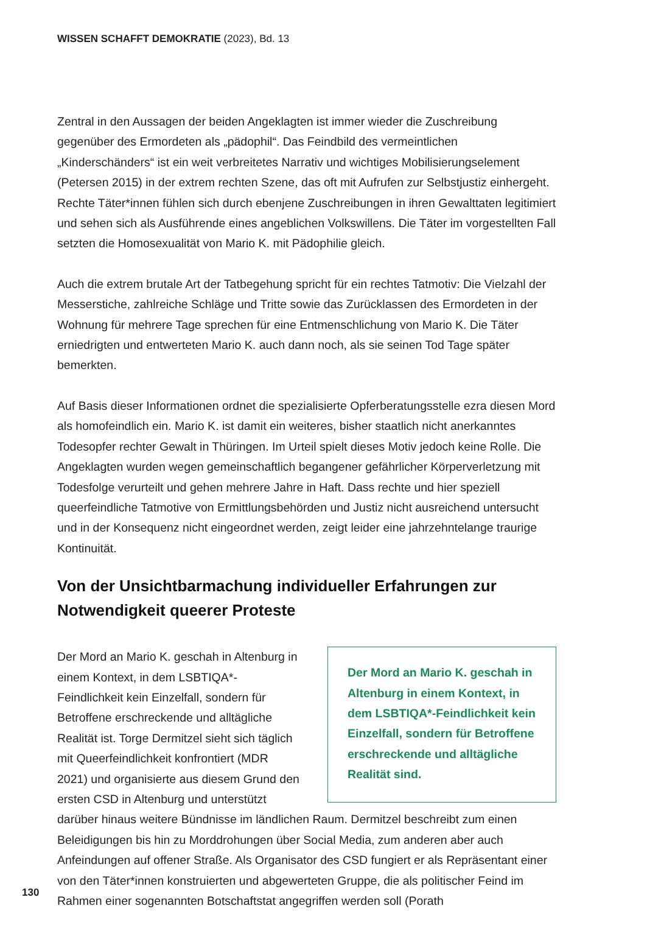WISSEN SCHAFFT DEMOKRATIE (2023), Bd. 13
Zentral in den Aussagen der beiden Angeklagten ist immer wieder die Zuschreibung gegenüber des Ermordeten als „pädophil“. Das Feindbild des vermeintlichen „Kinderschänders“ ist ein weit verbreitetes Narrativ und wichtiges Mobilisierungselement (Petersen 2015) in der extrem rechten Szene, das oft mit Aufrufen zur Selbstjustiz einhergeht. Rechte Täter*innen fühlen sich durch ebenjene Zuschreibungen in ihren Gewalttaten legitimiert und sehen sich als Ausführende eines angeblichen Volkswillens. Die Täter im vorgestellten Fall setzten die Homosexualität von Mario K. mit Pädophilie gleich.
Auch die extrem brutale Art der Tatbegehung spricht für ein rechtes Tatmotiv: Die Vielzahl der Messerstiche, zahlreiche Schläge und Tritte sowie das Zurücklassen des Ermordeten in der Wohnung für mehrere Tage sprechen für eine Entmenschlichung von Mario K. Die Täter erniedrigten und entwerteten Mario K. auch dann noch, als sie seinen Tod Tage später bemerkten.
Auf Basis dieser Informationen ordnet die spezialisierte Opferberatungsstelle ezra diesen Mord als homofeindlich ein. Mario K. ist damit ein weiteres, bisher staatlich nicht anerkanntes Todesopfer rechter Gewalt in Thüringen. Im Urteil spielt dieses Motiv jedoch keine Rolle. Die Angeklagten wurden wegen gemeinschaftlich begangener gefährlicher Körperverletzung mit Todesfolge verurteilt und gehen mehrere Jahre in Haft. Dass rechte und hier speziell queerfeindliche Tatmotive von Ermittlungsbehörden und Justiz nicht ausreichend untersucht und in der Konsequenz nicht eingeordnet werden, zeigt leider eine jahrzehntelange traurige Kontinuität.
Von der Unsichtbarmachung individueller Erfahrungen zur Notwendigkeit queerer Proteste
Der Mord an Mario K. geschah in Altenburg in einem Kontext, in dem LSBTIQA*-Feindlichkeit kein Einzelfall, sondern für Betroffene erschreckende und alltägliche Realität sind.
Der Mord an Mario K. geschah in Altenburg in einem Kontext, in dem LSBTIQA*-Feindlichkeit kein Einzelfall, sondern für Betroffene erschreckende und alltägliche Realität ist. Torge Dermitzel sieht sich täglich mit Queerfeindlichkeit konfrontiert (MDR 2021) und organisierte aus diesem Grund den ersten CSD in Altenburg und unterstützt darüber hinaus weitere Bündnisse im ländlichen Raum. Dermitzel beschreibt zum einen Beleidigungen bis hin zu Morddrohungen über Social Media, zum anderen aber auch Anfeindungen auf offener Straße. Als Organisator des CSD fungiert er als Repräsentant einer von den Täter*innen konstruierten und abgewerteten Gruppe, die als politischer Feind im Rahmen einer sogenannten Botschaftstat angegriffen werden soll (Porath
130